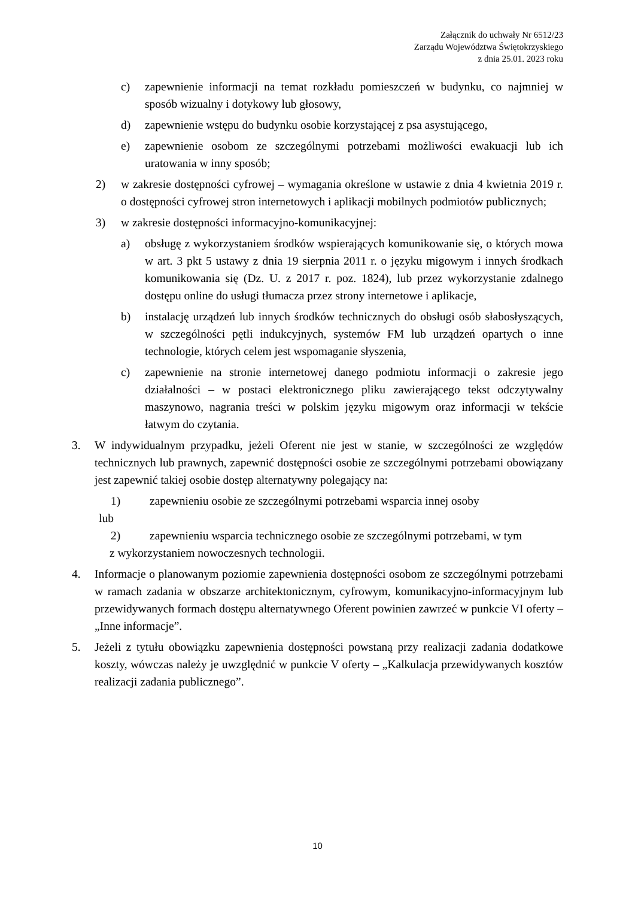Załącznik do uchwały Nr 6512/23
Zarządu Województwa Świętokrzyskiego
z dnia 25.01. 2023 roku
c) zapewnienie informacji na temat rozkładu pomieszczeń w budynku, co najmniej w sposób wizualny i dotykowy lub głosowy,
d) zapewnienie wstępu do budynku osobie korzystającej z psa asystującego,
e) zapewnienie osobom ze szczególnymi potrzebami możliwości ewakuacji lub ich uratowania w inny sposób;
2) w zakresie dostępności cyfrowej – wymagania określone w ustawie z dnia 4 kwietnia 2019 r. o dostępności cyfrowej stron internetowych i aplikacji mobilnych podmiotów publicznych;
3) w zakresie dostępności informacyjno-komunikacyjnej:
a) obsługę z wykorzystaniem środków wspierających komunikowanie się, o których mowa w art. 3 pkt 5 ustawy z dnia 19 sierpnia 2011 r. o języku migowym i innych środkach komunikowania się (Dz. U. z 2017 r. poz. 1824), lub przez wykorzystanie zdalnego dostępu online do usługi tłumacza przez strony internetowe i aplikacje,
b) instalację urządzeń lub innych środków technicznych do obsługi osób słabosłyszących, w szczególności pętli indukcyjnych, systemów FM lub urządzeń opartych o inne technologie, których celem jest wspomaganie słyszenia,
c) zapewnienie na stronie internetowej danego podmiotu informacji o zakresie jego działalności – w postaci elektronicznego pliku zawierającego tekst odczytywalny maszynowo, nagrania treści w polskim języku migowym oraz informacji w tekście łatwym do czytania.
3. W indywidualnym przypadku, jeżeli Oferent nie jest w stanie, w szczególności ze względów technicznych lub prawnych, zapewnić dostępności osobie ze szczególnymi potrzebami obowiązany jest zapewnić takiej osobie dostęp alternatywny polegający na:
1) zapewnieniu osobie ze szczególnymi potrzebami wsparcia innej osoby
lub
2) zapewnieniu wsparcia technicznego osobie ze szczególnymi potrzebami, w tym
z wykorzystaniem nowoczesnych technologii.
4. Informacje o planowanym poziomie zapewnienia dostępności osobom ze szczególnymi potrzebami w ramach zadania w obszarze architektonicznym, cyfrowym, komunikacyjno-informacyjnym lub przewidywanych formach dostępu alternatywnego Oferent powinien zawrzeć w punkcie VI oferty – „Inne informacje”.
5. Jeżeli z tytułu obowiązku zapewnienia dostępności powstaną przy realizacji zadania dodatkowe koszty, wówczas należy je uwzględnić w punkcie V oferty – „Kalkulacja przewidywanych kosztów realizacji zadania publicznego”.
10